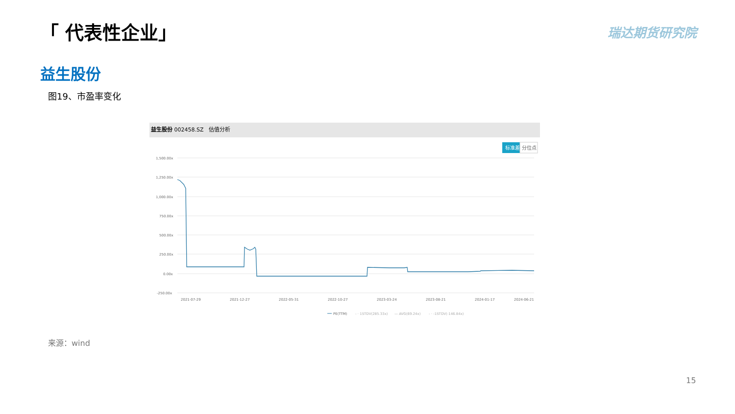「 代表性企业」 瑞达期货研究院
益生股份
图19、市盈率变化
益生股份 002458.SZ 估值分析
标准差
分位点
1,500.00x
1,250.00x
1,000.00x
750.00x
500.00x
250.00x
0.00x
-250.00x
2021-07-29
2021-12-27
2022-05-31
2022-10-27
2023-03-24
2023-08-21
2024-01-17
2024-06-21
PE(TTM)
- · 1STDV(285.33x)
— AVG(69.24x)
- · -1STDV(-146.84x)
来源：wind
15